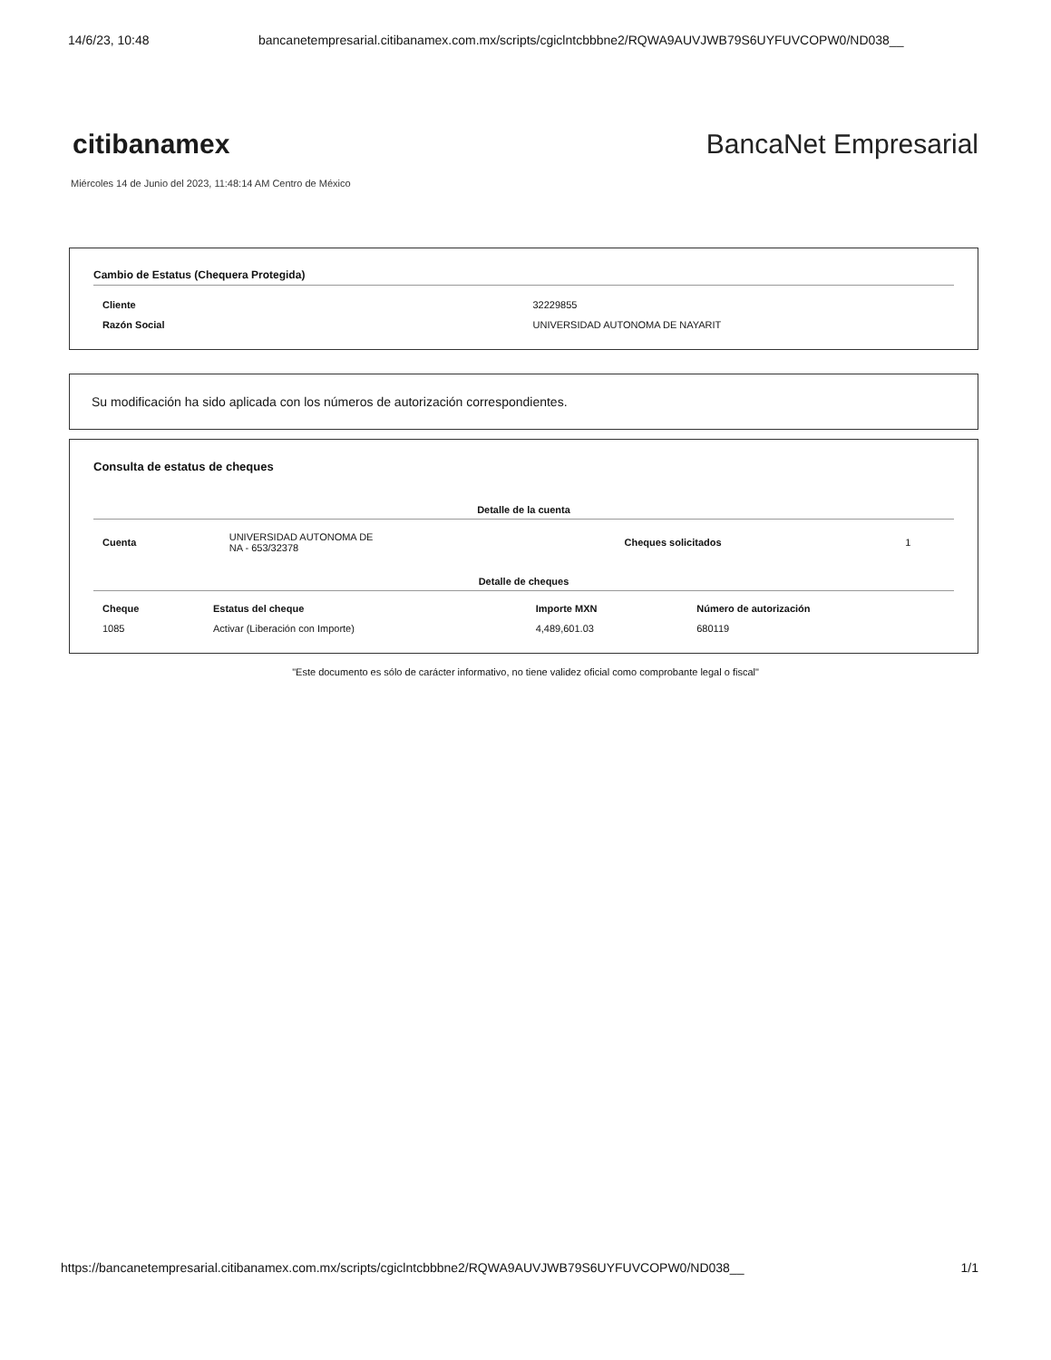14/6/23, 10:48 bancanetempresarial.citibanamex.com.mx/scripts/cgiclntcbbbne2/RQWA9AUVJWB79S6UYFUVCOPW0/ND038__
citibanamex BancaNet Empresarial
Miércoles 14 de Junio del 2023, 11:48:14 AM Centro de México
Cambio de Estatus (Chequera Protegida)
| Cliente | 32229855 |
| Razón Social | UNIVERSIDAD AUTONOMA DE NAYARIT |
Su modificación ha sido aplicada con los números de autorización correspondientes.
Consulta de estatus de cheques
Detalle de la cuenta
| Cuenta | UNIVERSIDAD AUTONOMA DE NA - 653/32378 | Cheques solicitados | 1 |
Detalle de cheques
| Cheque | Estatus del cheque | Importe MXN | Número de autorización |
| --- | --- | --- | --- |
| 1085 | Activar (Liberación con Importe) | 4,489,601.03 | 680119 |
"Este documento es sólo de carácter informativo, no tiene validez oficial como comprobante legal o fiscal"
https://bancanetempresarial.citibanamex.com.mx/scripts/cgiclntcbbbne2/RQWA9AUVJWB79S6UYFUVCOPW0/ND038__
1/1